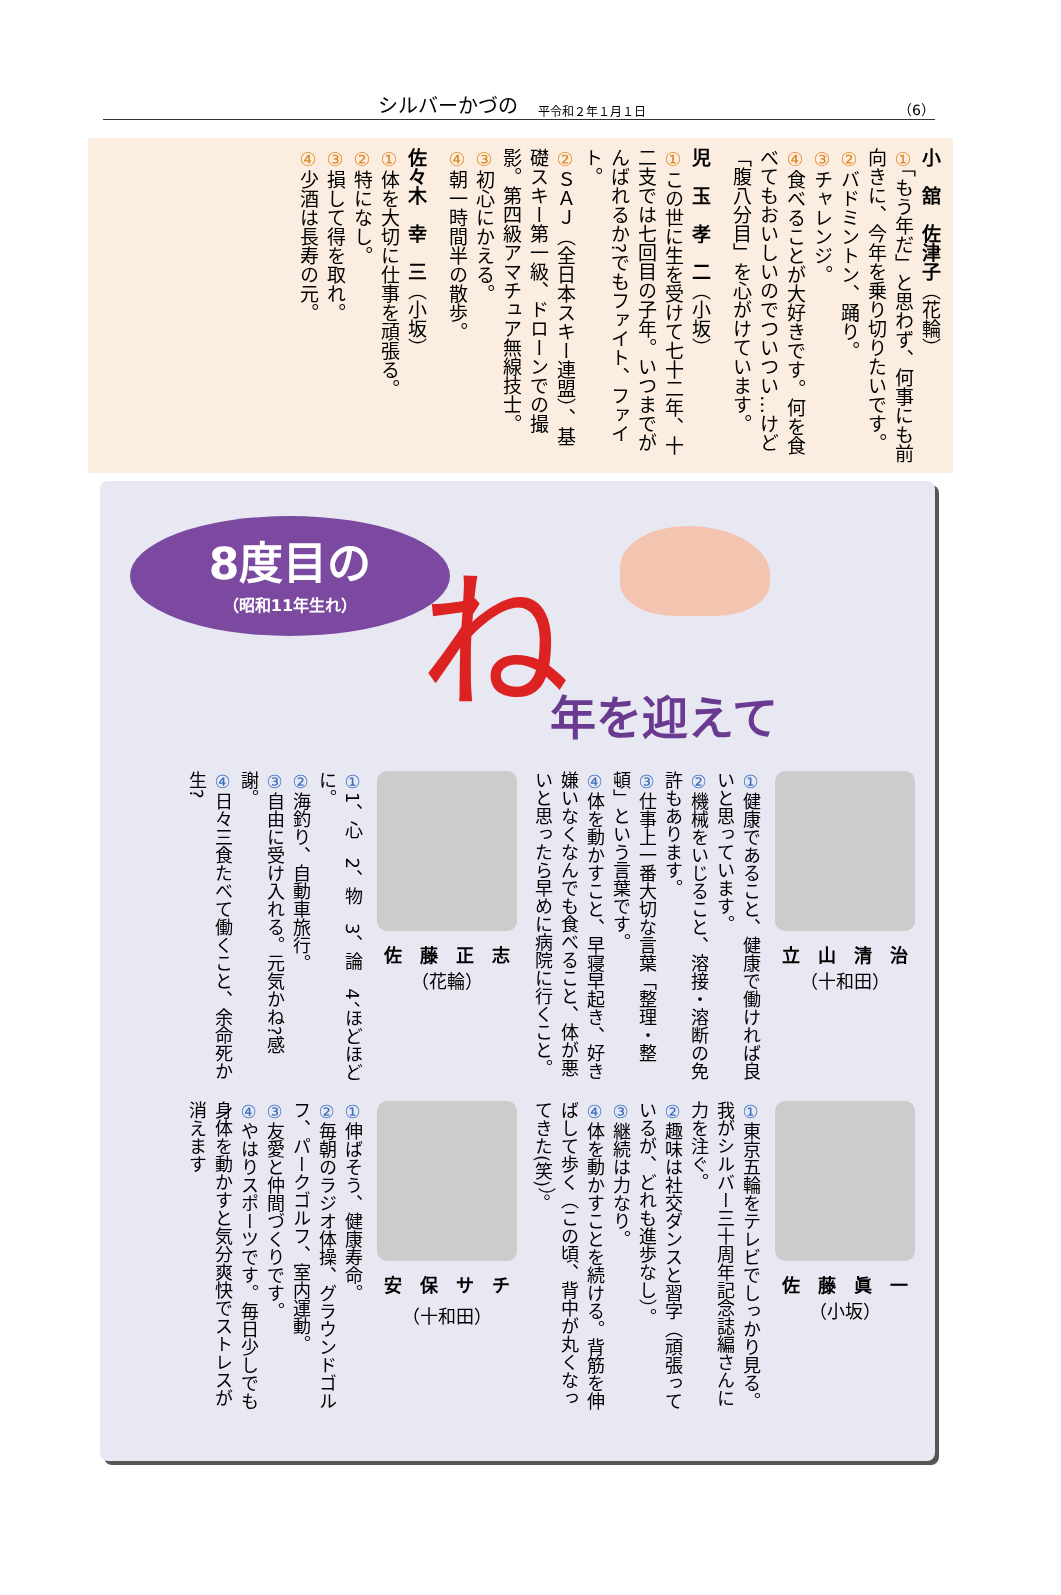シルバーかづの 平令和２年１月１日 （6）
小　舘　佐津子（花輪）
①「もう年だ」と思わず、何事にも前向きに、今年を乗り切りたいです。
②バドミントン、踊り。
③チャレンジ。
④食べることが大好きです。何を食べてもおいしいのでついつい…けど「腹八分目」を心がけています。
児　玉　孝　二（小坂）
①この世に生を受けて七十二年、十二支では七回目の子年。いつまでがんばれるか?でもファイト、ファイト。
② ＳＡＪ（全日本スキー連盟）、基礎スキー第一級、ドローンでの撮影。第四級アマチュア無線技士。
③初心にかえる。
④朝一時間半の散歩。
佐々木　幸　三（小坂）
①体を大切に仕事を頑張る。
②特になし。
③損して得を取れ。
④少酒は長寿の元。
8度目の
（昭和11年生れ）
ね
年を迎えて
立　山　清　治
（十和田）
①健康であること、健康で働ければ良いと思っています。
②機械をいじること、溶接・溶断の免許もあります。
③仕事上一番大切な言葉「整理・整頓」という言葉です。
④体を動かすこと、早寝早起き、好き嫌いなくなんでも食べること、体が悪いと思ったら早めに病院に行くこと。
佐　藤　正　志
（花輪）
①1、心　2、物　3、論　4、ほどほどに。
②海釣り、自動車旅行。
③自由に受け入れる。元気かね?感謝。
④日々三食たべて働くこと、余命死か生?
佐　藤　眞　一
（小坂）
①東京五輪をテレビでしっかり見る。我がシルバー三十周年記念誌編さんに力を注ぐ。
②趣味は社交ダンスと習字（頑張っているが、どれも進歩なし）。
③継続は力なり。
④体を動かすことを続ける。背筋を伸ばして歩く（この頃、背中が丸くなってきた(笑)）。
安　保　サ　チ
（十和田）
①伸ばそう、健康寿命。
②毎朝のラジオ体操、グラウンドゴルフ、パークゴルフ、室内運動。
③友愛と仲間づくりです。
④やはりスポーツです。毎日少しでも身体を動かすと気分爽快でストレスが消えます